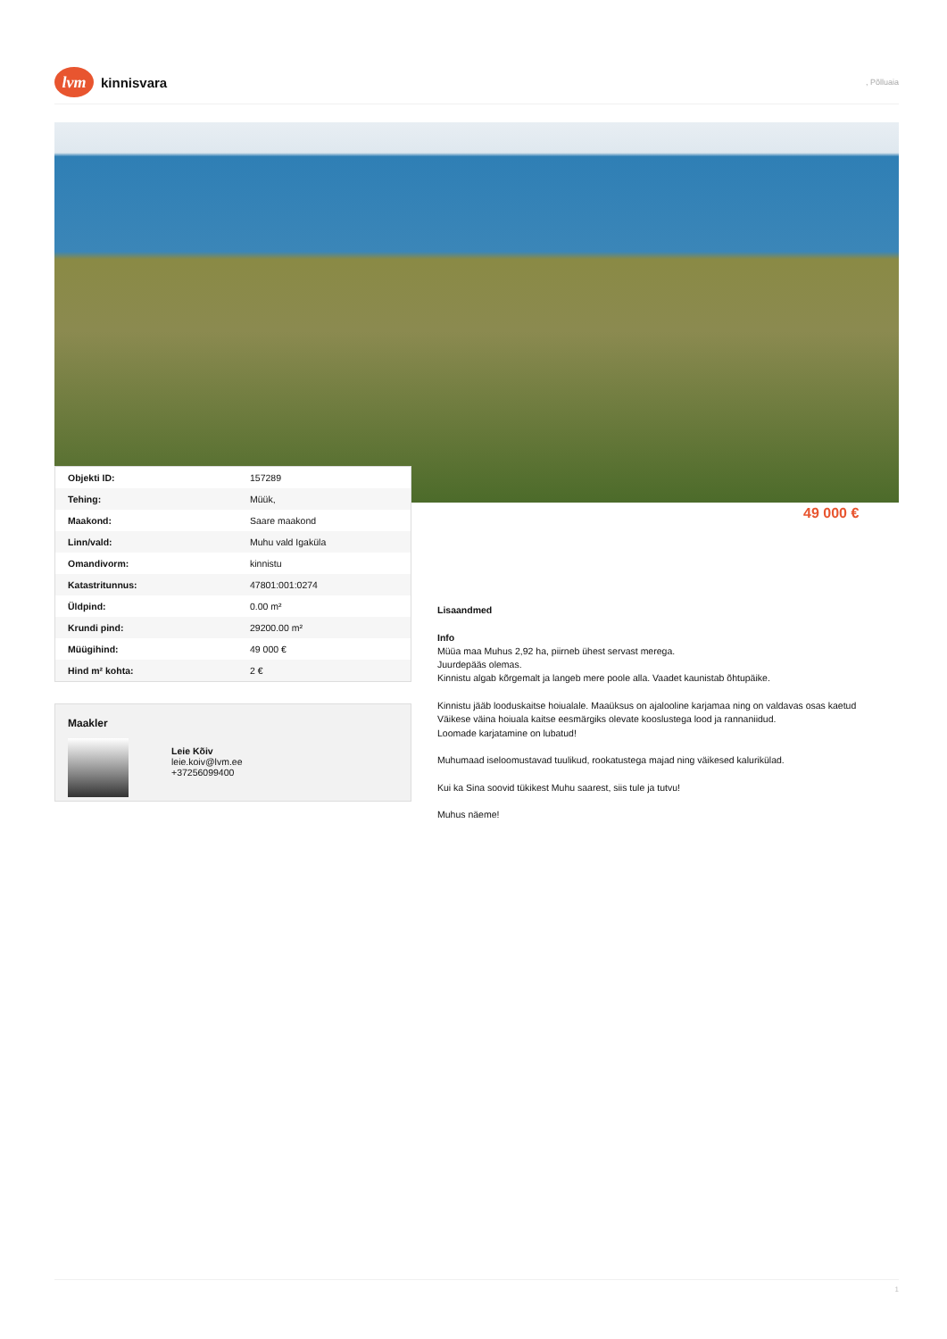lvm
kinnisvara
, Põlluaia
| Objekti ID: | 157289 |
| Tehing: | Müük, |
| Maakond: | Saare maakond |
| Linn/vald: | Muhu vald Igaküla |
| Omandivorm: | kinnistu |
| Katastritunnus: | 47801:001:0274 |
| Üldpind: | 0.00 m² |
| Krundi pind: | 29200.00 m² |
| Müügihind: | 49 000 € |
| Hind m² kohta: | 2 € |
49 000 €
Maakler
Leie Kõiv
leie.koiv@lvm.ee
+37256099400
Lisaandmed
Info
Müüa maa Muhus 2,92 ha, piirneb ühest servast merega.
Juurdepääs olemas.
Kinnistu algab kõrgemalt ja langeb mere poole alla. Vaadet kaunistab õhtupäike.
Kinnistu jääb looduskaitse hoiualale. Maaüksus on ajalooline karjamaa ning on valdavas osas kaetud Väikese väina hoiuala kaitse eesmärgiks olevate kooslustega lood ja rannaniidud.
Loomade karjatamine on lubatud!
Muhumaad iseloomustavad tuulikud, rookatustega majad ning väikesed kalurikülad.
Kui ka Sina soovid tükikest Muhu saarest, siis tule ja tutvu!
Muhus näeme!
1